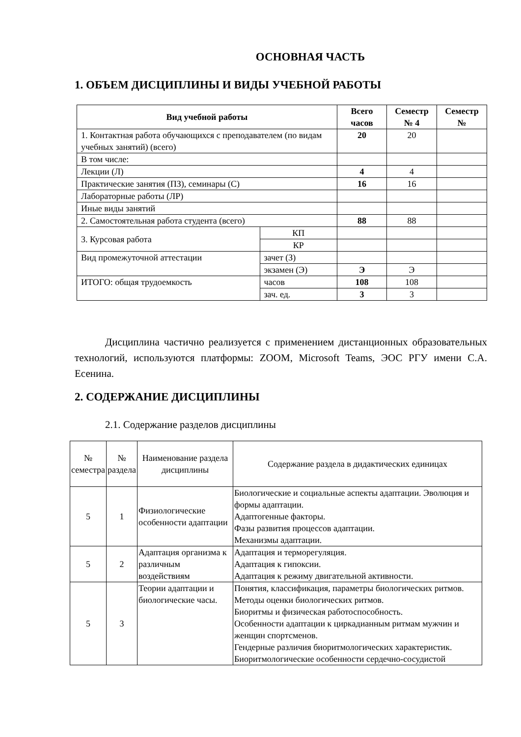ОСНОВНАЯ ЧАСТЬ
1. ОБЪЕМ ДИСЦИПЛИНЫ И ВИДЫ УЧЕБНОЙ РАБОТЫ
| Вид учебной работы | | Всего часов | Семестр № 4 | Семестр № |
| --- | --- | --- | --- | --- |
| 1. Контактная работа обучающихся с преподавателем (по видам учебных занятий) (всего) | | 20 | 20 | |
| В том числе: | | | | |
| Лекции (Л) | | 4 | 4 | |
| Практические занятия (ПЗ), семинары (С) | | 16 | 16 | |
| Лабораторные работы (ЛР) | | | | |
| Иные виды занятий | | | | |
| 2. Самостоятельная работа студента (всего) | | 88 | 88 | |
| 3. Курсовая работа | КП | | | |
| | КР | | | |
| Вид промежуточной аттестации | зачет (З) | | | |
| | экзамен (Э) | Э | Э | |
| ИТОГО: общая трудоемкость | часов | 108 | 108 | |
| | зач. ед. | 3 | 3 | |
Дисциплина частично реализуется с применением дистанционных образовательных технологий, используются платформы: ZOOM, Microsoft Teams, ЭОС РГУ имени С.А. Есенина.
2. СОДЕРЖАНИЕ ДИСЦИПЛИНЫ
2.1. Содержание разделов дисциплины
| № семестра | № раздела | Наименование раздела дисциплины | Содержание раздела в дидактических единицах |
| 5 | 1 | Физиологические особенности адаптации | Биологические и социальные аспекты адаптации. Эволюция и формы адаптации. Адаптогенные факторы. Фазы развития процессов адаптации. Механизмы адаптации. |
| 5 | 2 | Адаптация организма к различным воздействиям | Адаптация и терморегуляция. Адаптация к гипоксии. Адаптация к режиму двигательной активности. |
| 5 | 3 | Теории адаптации и биологические часы. | Понятия, классификация, параметры биологических ритмов. Методы оценки биологических ритмов. Биоритмы и физическая работоспособность. Особенности адаптации к циркадианным ритмам мужчин и женщин спортсменов. Гендерные различия биоритмологических характеристик. Биоритмологические особенности сердечно-сосудистой |